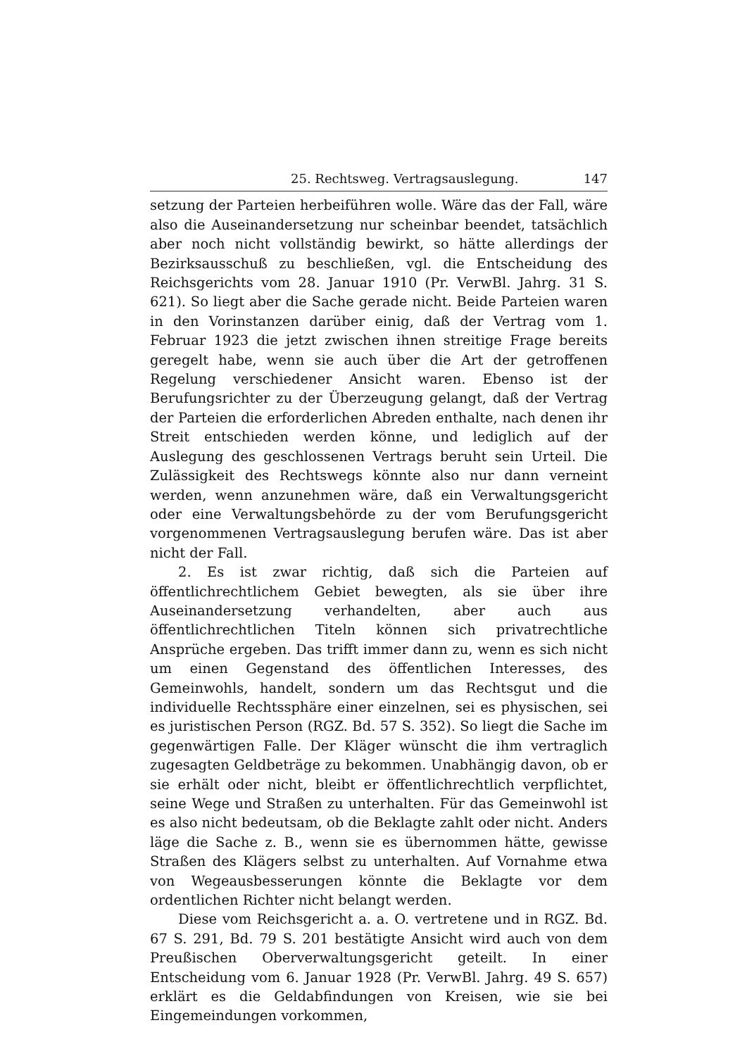25. Rechtsweg. Vertragsauslegung. 147
setzung der Parteien herbeiführen wolle. Wäre das der Fall, wäre also die Auseinandersetzung nur scheinbar beendet, tatsächlich aber noch nicht vollständig bewirkt, so hätte allerdings der Bezirksausschuß zu beschließen, vgl. die Entscheidung des Reichsgerichts vom 28. Januar 1910 (Pr. VerwBl. Jahrg. 31 S. 621). So liegt aber die Sache gerade nicht. Beide Parteien waren in den Vorinstanzen darüber einig, daß der Vertrag vom 1. Februar 1923 die jetzt zwischen ihnen streitige Frage bereits geregelt habe, wenn sie auch über die Art der getroffenen Regelung verschiedener Ansicht waren. Ebenso ist der Berufungsrichter zu der Überzeugung gelangt, daß der Vertrag der Parteien die erforderlichen Abreden enthalte, nach denen ihr Streit entschieden werden könne, und lediglich auf der Auslegung des geschlossenen Vertrags beruht sein Urteil. Die Zulässigkeit des Rechtswegs könnte also nur dann verneint werden, wenn anzunehmen wäre, daß ein Verwaltungsgericht oder eine Verwaltungsbehörde zu der vom Berufungsgericht vorgenommenen Vertragsauslegung berufen wäre. Das ist aber nicht der Fall.
2. Es ist zwar richtig, daß sich die Parteien auf öffentlichrechtlichem Gebiet bewegten, als sie über ihre Auseinandersetzung verhandelten, aber auch aus öffentlichrechtlichen Titeln können sich privatrechtliche Ansprüche ergeben. Das trifft immer dann zu, wenn es sich nicht um einen Gegenstand des öffentlichen Interesses, des Gemeinwohls, handelt, sondern um das Rechtsgut und die individuelle Rechtssphäre einer einzelnen, sei es physischen, sei es juristischen Person (RGZ. Bd. 57 S. 352). So liegt die Sache im gegenwärtigen Falle. Der Kläger wünscht die ihm vertraglich zugesagten Geldbeträge zu bekommen. Unabhängig davon, ob er sie erhält oder nicht, bleibt er öffentlichrechtlich verpflichtet, seine Wege und Straßen zu unterhalten. Für das Gemeinwohl ist es also nicht bedeutsam, ob die Beklagte zahlt oder nicht. Anders läge die Sache z. B., wenn sie es übernommen hätte, gewisse Straßen des Klägers selbst zu unterhalten. Auf Vornahme etwa von Wegeausbesserungen könnte die Beklagte vor dem ordentlichen Richter nicht belangt werden.
Diese vom Reichsgericht a. a. O. vertretene und in RGZ. Bd. 67 S. 291, Bd. 79 S. 201 bestätigte Ansicht wird auch von dem Preußischen Oberverwaltungsgericht geteilt. In einer Entscheidung vom 6. Januar 1928 (Pr. VerwBl. Jahrg. 49 S. 657) erklärt es die Geldabfindungen von Kreisen, wie sie bei Eingemeindungen vorkommen,